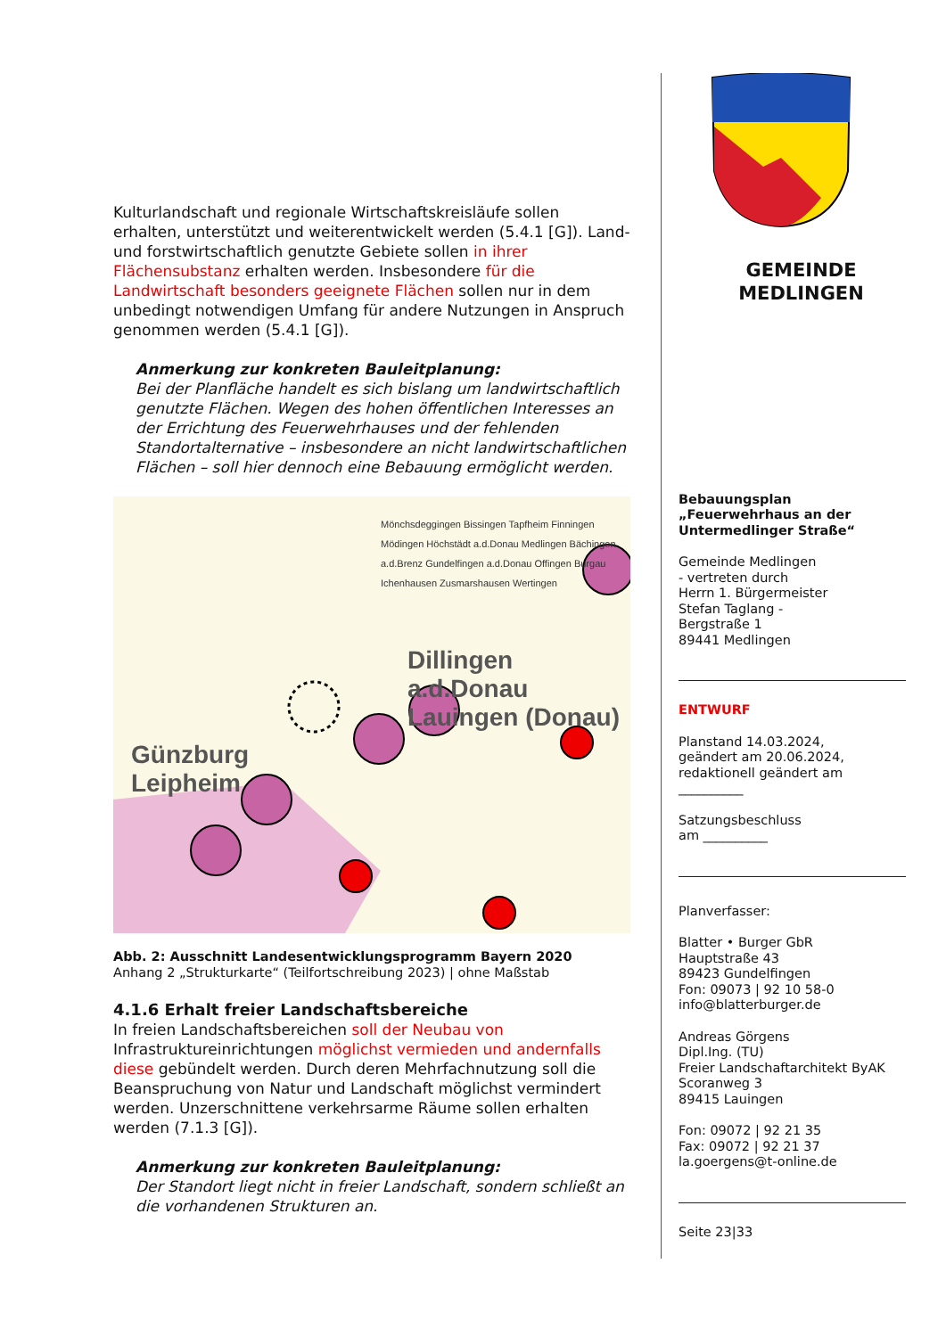Kulturlandschaft und regionale Wirtschaftskreisläufe sollen erhalten, unterstützt und weiterentwickelt werden (5.4.1 [G]). Land- und forstwirtschaftlich genutzte Gebiete sollen in ihrer Flächensubstanz erhalten werden. Insbesondere für die Landwirtschaft besonders geeignete Flächen sollen nur in dem unbedingt notwendigen Umfang für andere Nutzungen in Anspruch genommen werden (5.4.1 [G]).
Anmerkung zur konkreten Bauleitplanung:
Bei der Planfläche handelt es sich bislang um landwirtschaftlich genutzte Flächen. Wegen des hohen öffentlichen Interesses an der Errichtung des Feuerwehrhauses und der fehlenden Standortalternative – insbesondere an nicht landwirtschaftlichen Flächen – soll hier dennoch eine Bebauung ermöglicht werden.
Mönchsdeggingen Bissingen Tapfheim Finningen Mödingen Höchstädt a.d.Donau Medlingen Bächingen a.d.Brenz Gundelfingen a.d.Donau Offingen Burgau Ichenhausen Zusmarshausen Wertingen
Dillingen a.d.Donau
Lauingen (Donau)
Günzburg
Leipheim
Abb. 2: Ausschnitt Landesentwicklungsprogramm Bayern 2020
Anhang 2 „Strukturkarte“ (Teilfortschreibung 2023) | ohne Maßstab
4.1.6 Erhalt freier Landschaftsbereiche
In freien Landschaftsbereichen soll der Neubau von Infrastruktureinrichtungen möglichst vermieden und andernfalls diese gebündelt werden. Durch deren Mehrfachnutzung soll die Beanspruchung von Natur und Landschaft möglichst vermindert werden. Unzerschnittene verkehrsarme Räume sollen erhalten werden (7.1.3 [G]).
Anmerkung zur konkreten Bauleitplanung:
Der Standort liegt nicht in freier Landschaft, sondern schließt an die vorhandenen Strukturen an.
GEMEINDE
MEDLINGEN
Bebauungsplan
„Feuerwehrhaus an der Untermedlinger Straße“
Gemeinde Medlingen
- vertreten durch
Herrn 1. Bürgermeister
Stefan Taglang -
Bergstraße 1
89441 Medlingen
ENTWURF
Planstand 14.03.2024,
geändert am 20.06.2024,
redaktionell geändert am
__________
Satzungsbeschluss
am __________
Planverfasser:
Blatter • Burger GbR
Hauptstraße 43
89423 Gundelfingen
Fon: 09073 | 92 10 58-0
info@blatterburger.de
Andreas Görgens
Dipl.Ing. (TU)
Freier Landschaftarchitekt ByAK
Scoranweg 3
89415 Lauingen
Fon: 09072 | 92 21 35
Fax: 09072 | 92 21 37
la.goergens@t-online.de
Seite 23|33